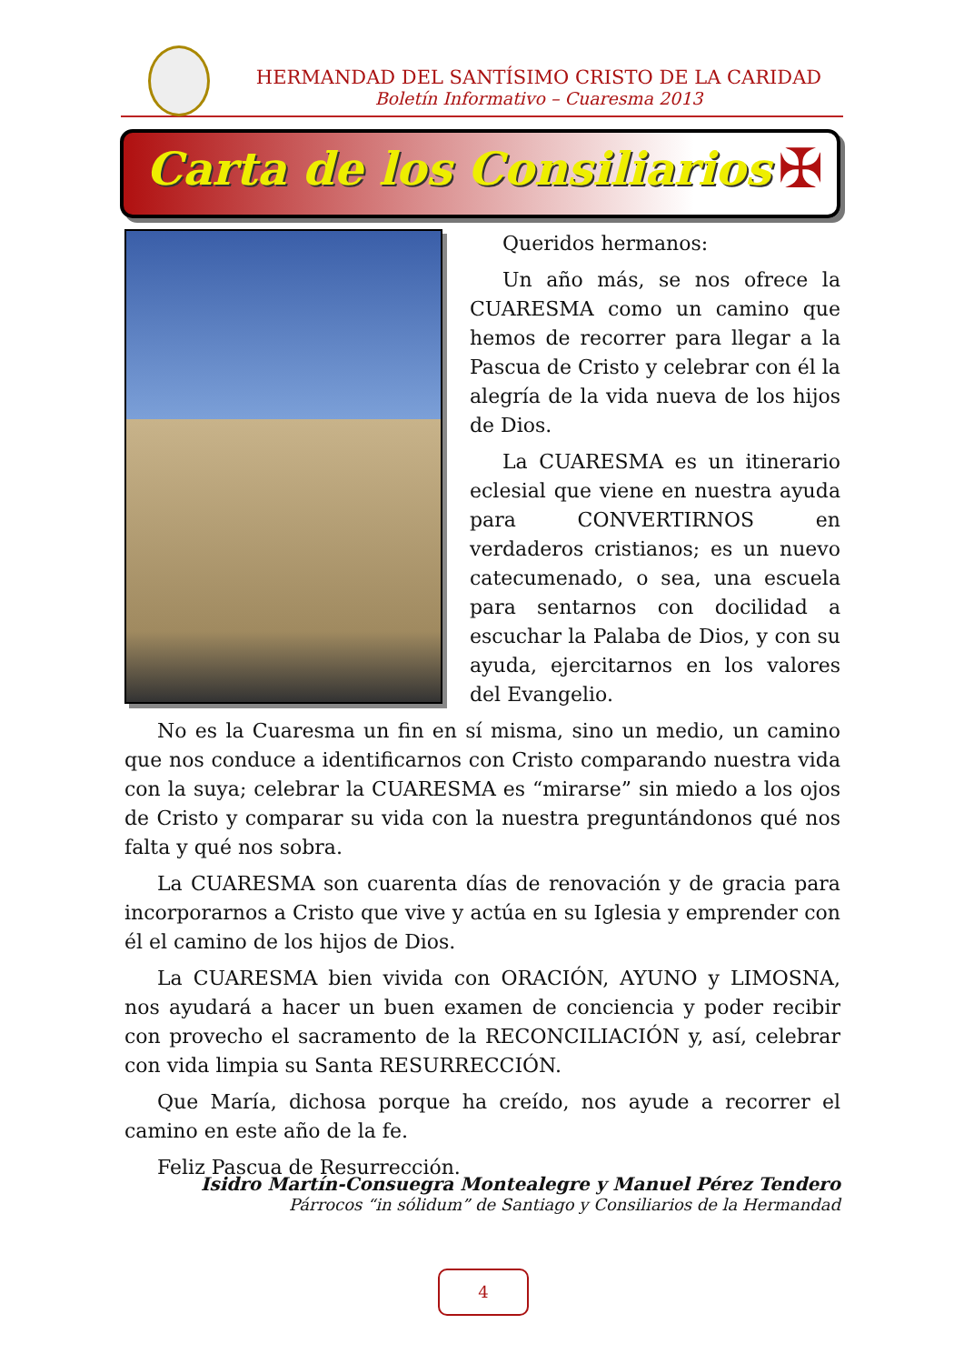HERMANDAD DEL SANTÍSIMO CRISTO DE LA CARIDAD
Boletín Informativo – Cuaresma 2013
Carta de los Consiliarios
✠
Queridos hermanos:
Un año más, se nos ofrece la CUARESMA como un camino que hemos de recorrer para llegar a la Pascua de Cristo y celebrar con él la alegría de la vida nueva de los hijos de Dios.
La CUARESMA es un itinerario eclesial que viene en nuestra ayuda para CONVERTIRNOS en verdaderos cristianos; es un nuevo catecumenado, o sea, una escuela para sentarnos con docilidad a escuchar la Palaba de Dios, y con su ayuda, ejercitarnos en los valores del Evangelio.
No es la Cuaresma un fin en sí misma, sino un medio, un camino que nos conduce a identificarnos con Cristo comparando nuestra vida con la suya; celebrar la CUARESMA es “mirarse” sin miedo a los ojos de Cristo y comparar su vida con la nuestra preguntándonos qué nos falta y qué nos sobra.
La CUARESMA son cuarenta días de renovación y de gracia para incorporarnos a Cristo que vive y actúa en su Iglesia y emprender con él el camino de los hijos de Dios.
La CUARESMA bien vivida con ORACIÓN, AYUNO y LIMOSNA, nos ayudará a hacer un buen examen de conciencia y poder recibir con provecho el sacramento de la RECONCILIACIÓN y, así, celebrar con vida limpia su Santa RESURRECCIÓN.
Que María, dichosa porque ha creído, nos ayude a recorrer el camino en este año de la fe.
Feliz Pascua de Resurrección.
Isidro Martín-Consuegra Montealegre y Manuel Pérez Tendero
Párrocos “in sólidum” de Santiago y Consiliarios de la Hermandad
4